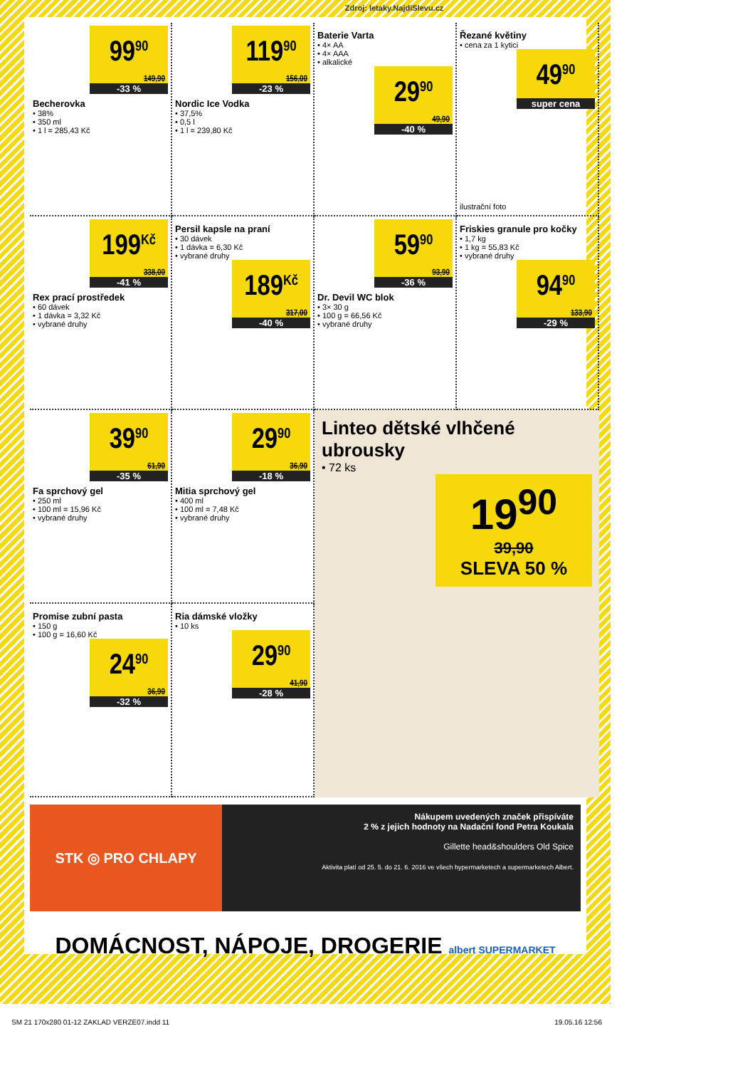Zdroj: letaky.NajdiSlevu.cz
99<sup>90</sup>
149,90
-33 %
Becherovka
• 38%
• 350 ml
• 1 l = 285,43 Kč
119<sup>90</sup>
156,00
-23 %
Nordic Ice Vodka
• 37,5%
• 0,5 l
• 1 l = 239,80 Kč
Baterie Varta
• 4× AA
• 4× AAA
• alkalické
29<sup>90</sup>
49,90
-40 %
Řezané květiny
• cena za 1 kytici
49<sup>90</sup>
super cena
ilustrační foto
199<sup>Kč</sup>
338,00
-41 %
Rex prací prostředek
• 60 dávek
• 1 dávka = 3,32 Kč
• vybrané druhy
Persil kapsle na praní
• 30 dávek
• 1 dávka = 6,30 Kč
• vybrané druhy
189<sup>Kč</sup>
317,00
-40 %
59<sup>90</sup>
93,90
-36 %
Dr. Devil WC blok
• 3× 30 g
• 100 g = 66,56 Kč
• vybrané druhy
Friskies granule pro kočky
• 1,7 kg
• 1 kg = 55,83 Kč
• vybrané druhy
94<sup>90</sup>
133,90
-29 %
39<sup>90</sup>
61,90
-35 %
Fa sprchový gel
• 250 ml
• 100 ml = 15,96 Kč
• vybrané druhy
29<sup>90</sup>
36,90
-18 %
Mitia sprchový gel
• 400 ml
• 100 ml = 7,48 Kč
• vybrané druhy
Linteo dětské vlhčené ubrousky
• 72 ks
19<sup>90</sup>
39,90
SLEVA 50 %
Promise zubní pasta
• 150 g
• 100 g = 16,60 Kč
24<sup>90</sup>
36,90
-32 %
Ria dámské vložky
• 10 ks
29<sup>90</sup>
41,90
-28 %
STK ◎ PRO CHLAPY
Nákupem uvedených značek přispíváte
2 % z jejich hodnoty na Nadační fond Petra Koukala
Gillette head&shoulders Old Spice
Aktivita platí od 25. 5. do 21. 6. 2016 ve všech hypermarketech a supermarketech Albert.
DOMÁCNOST, NÁPOJE, DROGERIE albert SUPERMARKET
SM 21 170x280 01-12 ZAKLAD VERZE07.indd 11 19.05.16 12:56